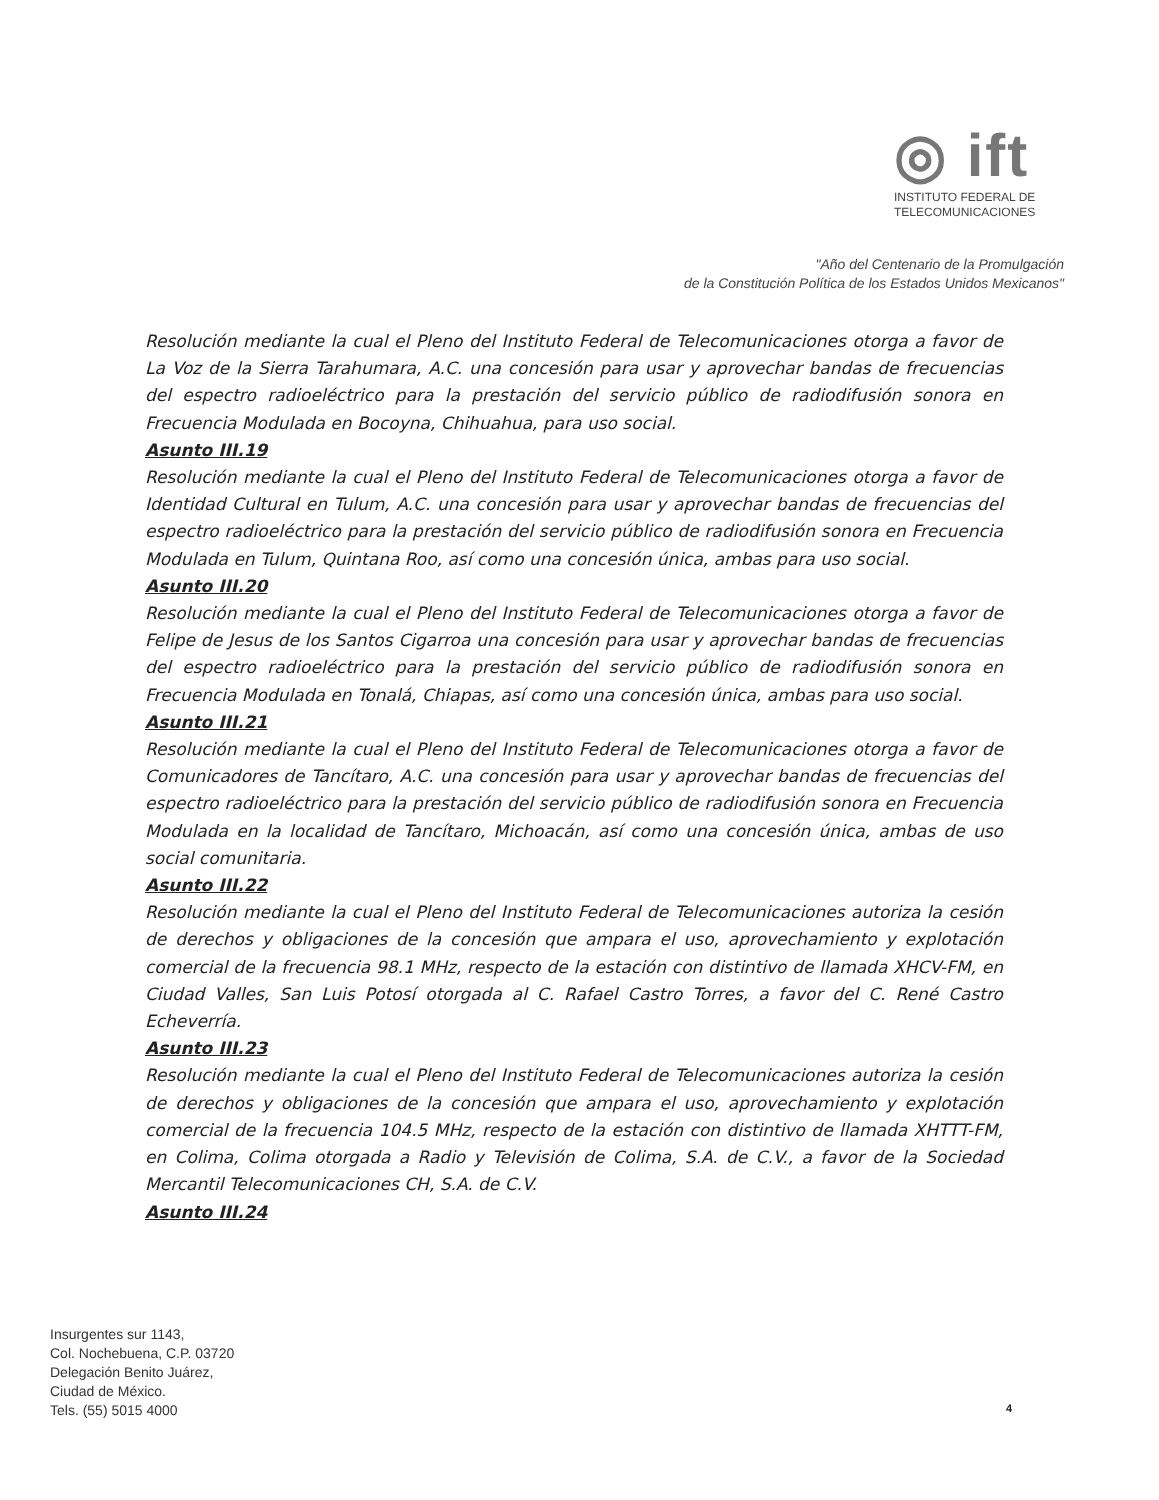◎ ift
INSTITUTO FEDERAL DE
TELECOMUNICACIONES
"Año del Centenario de la Promulgación
de la Constitución Política de los Estados Unidos Mexicanos"
Resolución mediante la cual el Pleno del Instituto Federal de Telecomunicaciones otorga a favor de La Voz de la Sierra Tarahumara, A.C. una concesión para usar y aprovechar bandas de frecuencias del espectro radioeléctrico para la prestación del servicio público de radiodifusión sonora en Frecuencia Modulada en Bocoyna, Chihuahua, para uso social.
Asunto III.19
Resolución mediante la cual el Pleno del Instituto Federal de Telecomunicaciones otorga a favor de Identidad Cultural en Tulum, A.C. una concesión para usar y aprovechar bandas de frecuencias del espectro radioeléctrico para la prestación del servicio público de radiodifusión sonora en Frecuencia Modulada en Tulum, Quintana Roo, así como una concesión única, ambas para uso social.
Asunto III.20
Resolución mediante la cual el Pleno del Instituto Federal de Telecomunicaciones otorga a favor de Felipe de Jesus de los Santos Cigarroa una concesión para usar y aprovechar bandas de frecuencias del espectro radioeléctrico para la prestación del servicio público de radiodifusión sonora en Frecuencia Modulada en Tonalá, Chiapas, así como una concesión única, ambas para uso social.
Asunto III.21
Resolución mediante la cual el Pleno del Instituto Federal de Telecomunicaciones otorga a favor de Comunicadores de Tancítaro, A.C. una concesión para usar y aprovechar bandas de frecuencias del espectro radioeléctrico para la prestación del servicio público de radiodifusión sonora en Frecuencia Modulada en la localidad de Tancítaro, Michoacán, así como una concesión única, ambas de uso social comunitaria.
Asunto III.22
Resolución mediante la cual el Pleno del Instituto Federal de Telecomunicaciones autoriza la cesión de derechos y obligaciones de la concesión que ampara el uso, aprovechamiento y explotación comercial de la frecuencia 98.1 MHz, respecto de la estación con distintivo de llamada XHCV-FM, en Ciudad Valles, San Luis Potosí otorgada al C. Rafael Castro Torres, a favor del C. René Castro Echeverría.
Asunto III.23
Resolución mediante la cual el Pleno del Instituto Federal de Telecomunicaciones autoriza la cesión de derechos y obligaciones de la concesión que ampara el uso, aprovechamiento y explotación comercial de la frecuencia 104.5 MHz, respecto de la estación con distintivo de llamada XHTTT-FM, en Colima, Colima otorgada a Radio y Televisión de Colima, S.A. de C.V., a favor de la Sociedad Mercantil Telecomunicaciones CH, S.A. de C.V.
Asunto III.24
Insurgentes sur 1143,
Col. Nochebuena, C.P. 03720
Delegación Benito Juárez,
Ciudad de México.
Tels. (55) 5015 4000
4